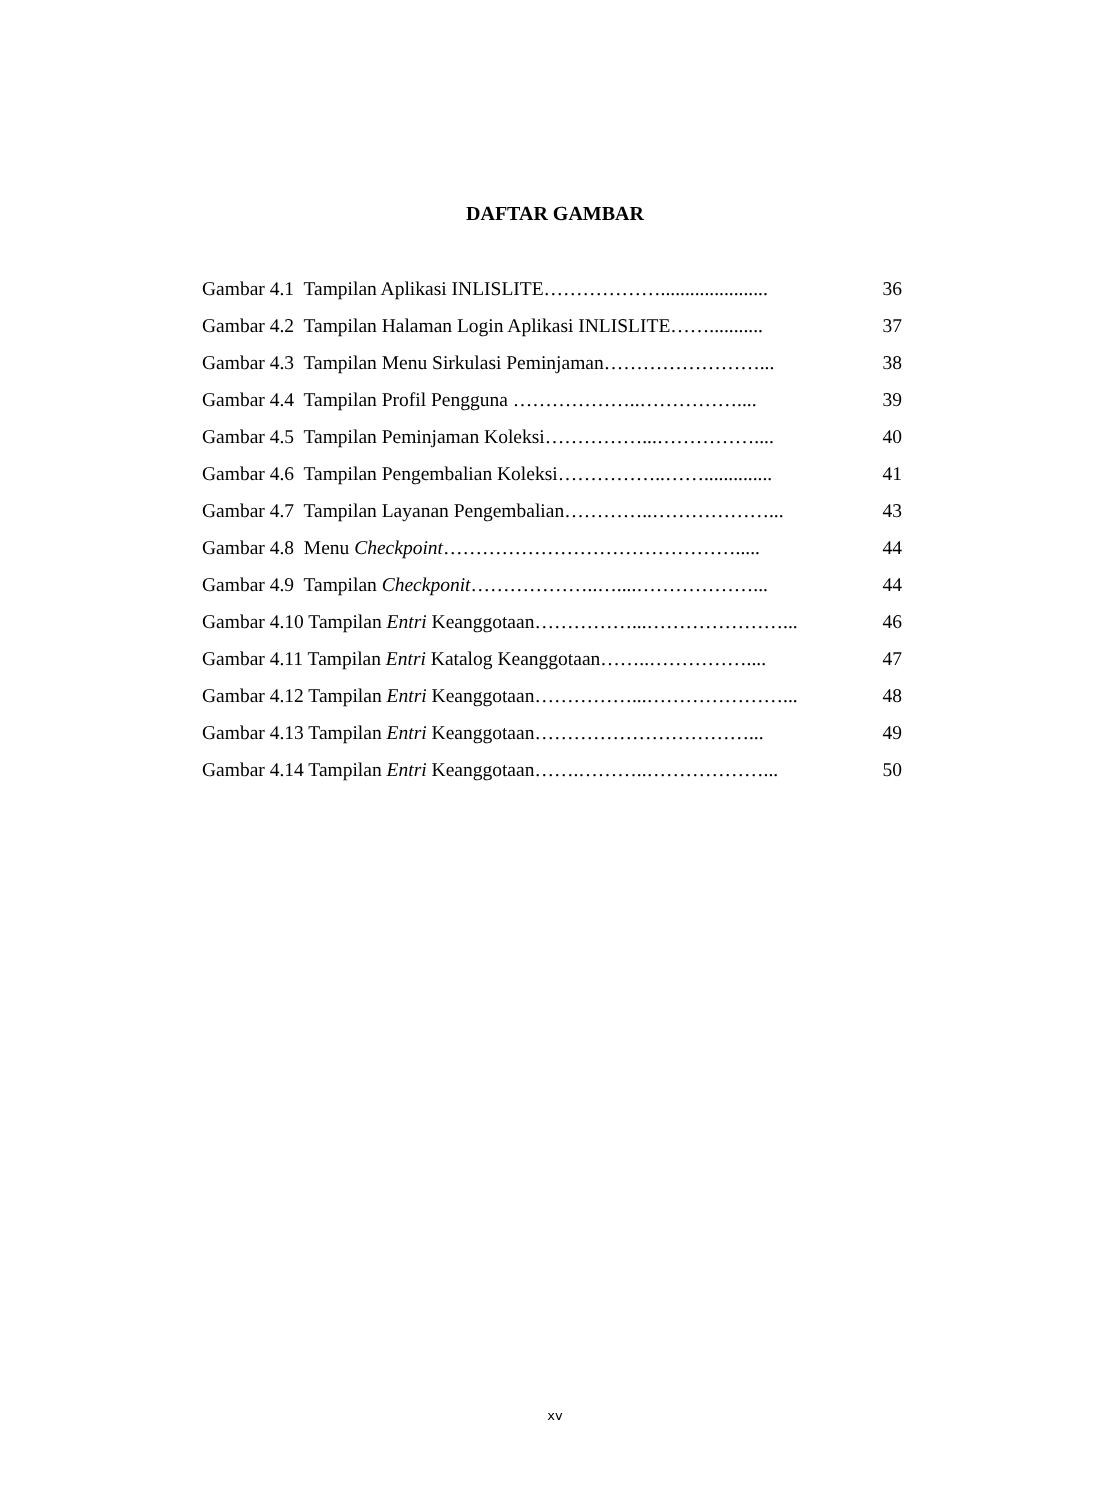DAFTAR GAMBAR
Gambar 4.1 Tampilan Aplikasi INLISLITE………………...................... 36
Gambar 4.2 Tampilan Halaman Login Aplikasi INLISLITE……........... 37
Gambar 4.3 Tampilan Menu Sirkulasi Peminjaman……………………... 38
Gambar 4.4 Tampilan Profil Pengguna ………………..…………….... 39
Gambar 4.5 Tampilan Peminjaman Koleksi……………...…………….... 40
Gambar 4.6 Tampilan Pengembalian Koleksi……………..…….............. 41
Gambar 4.7 Tampilan Layanan Pengembalian…………..………………... 43
Gambar 4.8 Menu Checkpoint………………………………………..... 44
Gambar 4.9 Tampilan Checkponit………………..…....………………... 44
Gambar 4.10 Tampilan Entri Keanggotaan……………...…………………... 46
Gambar 4.11 Tampilan Entri Katalog Keanggotaan……..…………….... 47
Gambar 4.12 Tampilan Entri Keanggotaan……………...…………………... 48
Gambar 4.13 Tampilan Entri Keanggotaan……………………………... 49
Gambar 4.14 Tampilan Entri Keanggotaan…….………..………………... 50
xv